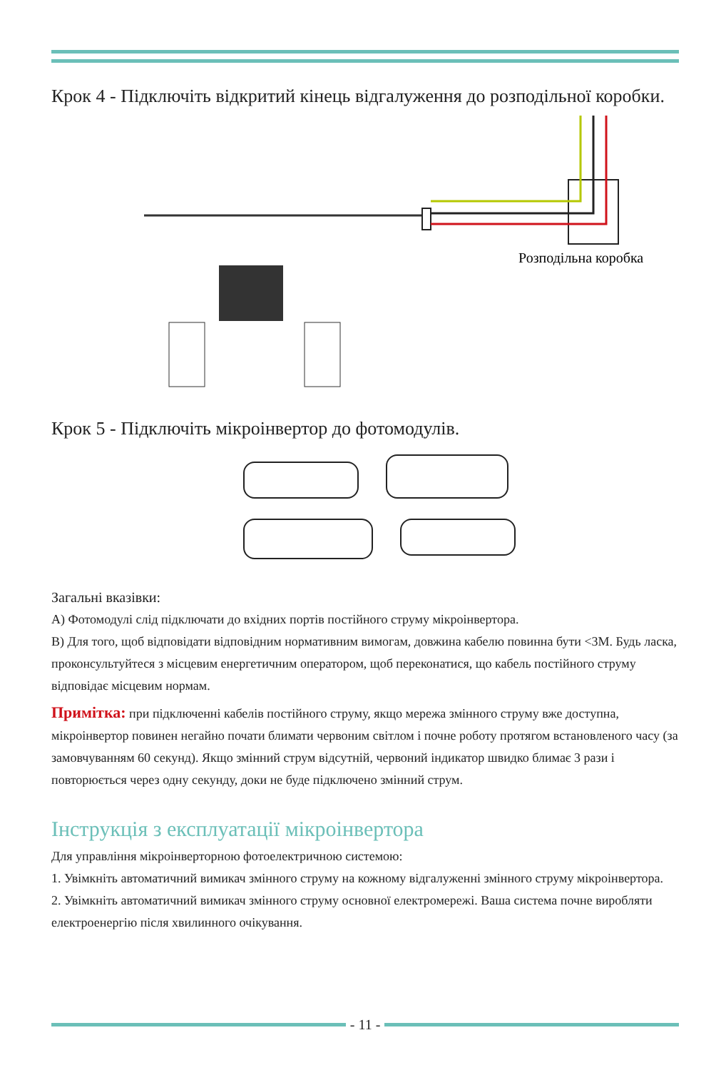Крок 4 - Підключіть відкритий кінець відгалуження до розподільної коробки.
Розподільна коробка
Крок 5 - Підключіть мікроінвертор до фотомодулів.
Загальні вказівки:
A) Фотомодулі слід підключати до вхідних портів постійного струму мікроінвертора.
B) Для того, щоб відповідати відповідним нормативним вимогам, довжина кабелю повинна бути <3M. Будь ласка, проконсультуйтеся з місцевим енергетичним оператором, щоб переконатися, що кабель постійного струму відповідає місцевим нормам.
Примітка: при підключенні кабелів постійного струму, якщо мережа змінного струму вже доступна, мікроінвертор повинен негайно почати блимати червоним світлом і почне роботу протягом встановленого часу (за замовчуванням 60 секунд). Якщо змінний струм відсутній, червоний індикатор швидко блимає 3 рази і повторюється через одну секунду, доки не буде підключено змінний струм.
Інструкція з експлуатації мікроінвертора
Для управління мікроінверторною фотоелектричною системою:
1. Увімкніть автоматичний вимикач змінного струму на кожному відгалуженні змінного струму мікроінвертора.
2. Увімкніть автоматичний вимикач змінного струму основної електромережі. Ваша система почне виробляти електроенергію після хвилинного очікування.
- 11 -